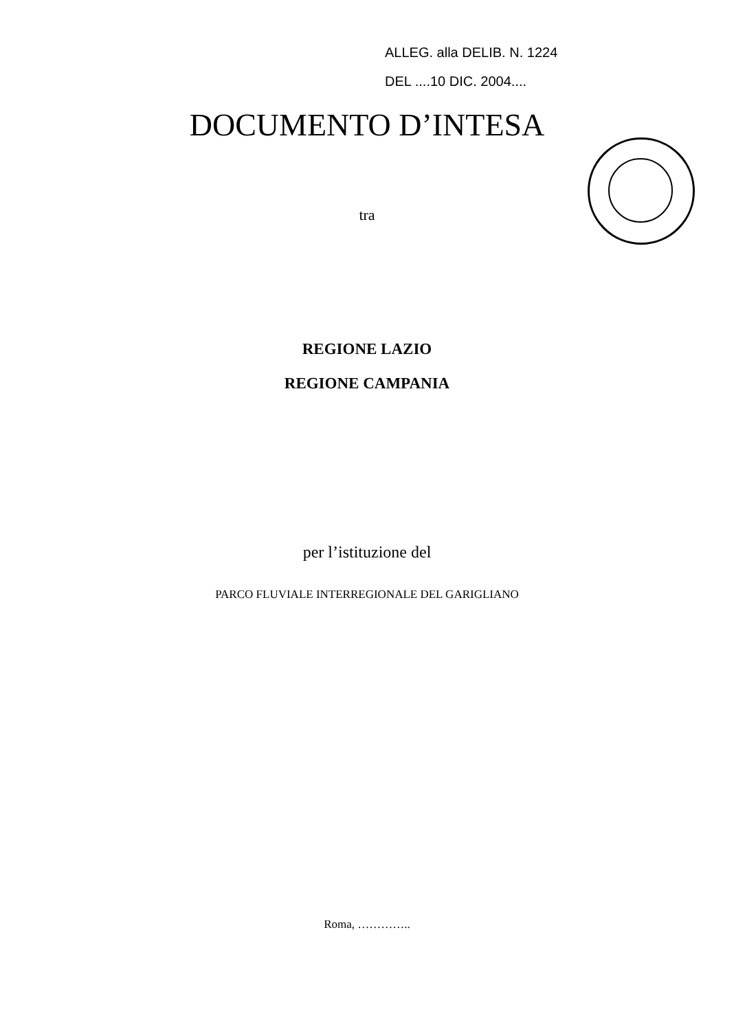ALLEG. alla DELIB. N. 1224
DEL ....10 DIC. 2004....
DOCUMENTO D’INTESA
tra
REGIONE LAZIO
REGIONE CAMPANIA
per l’istituzione del
PARCO FLUVIALE INTERREGIONALE DEL GARIGLIANO
Roma, …………..